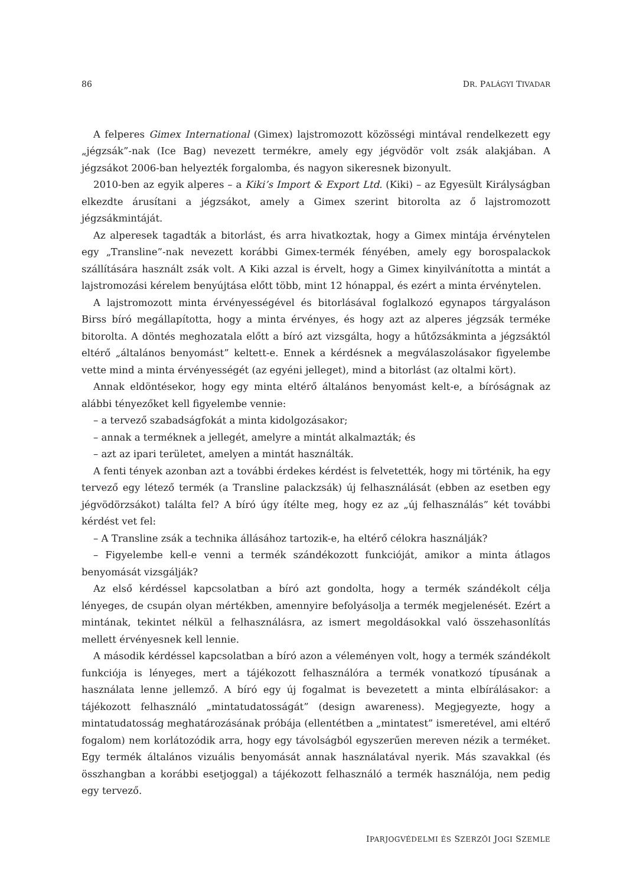86 DR. PALÁGYI TIVADAR
A felperes Gimex International (Gimex) lajstromozott közösségi mintával rendelkezett egy „jégzsák”-nak (Ice Bag) nevezett termékre, amely egy jégvödör volt zsák alakjában. A jégzsákot 2006-ban helyezték forgalomba, és nagyon sikeresnek bizonyult.
2010-ben az egyik alperes – a Kiki’s Import & Export Ltd. (Kiki) – az Egyesült Királyságban elkezdte árusítani a jégzsákot, amely a Gimex szerint bitorolta az ő lajstromozott jégzsákmintáját.
Az alperesek tagadták a bitorlást, és arra hivatkoztak, hogy a Gimex mintája érvénytelen egy „Transline”-nak nevezett korábbi Gimex-termék fényében, amely egy borospalackok szállítására használt zsák volt. A Kiki azzal is érvelt, hogy a Gimex kinyilvánította a mintát a lajstromozási kérelem benyújtása előtt több, mint 12 hónappal, és ezért a minta érvénytelen.
A lajstromozott minta érvényességével és bitorlásával foglalkozó egynapos tárgyaláson Birss bíró megállapította, hogy a minta érvényes, és hogy azt az alperes jégzsák terméke bitorolta. A döntés meghozatala előtt a bíró azt vizsgálta, hogy a hűtőzsákminta a jégzsáktól eltérő „általános benyomást” keltett-e. Ennek a kérdésnek a megválaszolásakor figyelembe vette mind a minta érvényességét (az egyéni jelleget), mind a bitorlást (az oltalmi kört).
Annak eldöntésekor, hogy egy minta eltérő általános benyomást kelt-e, a bíróságnak az alábbi tényezőket kell figyelembe vennie:
– a tervező szabadságfokát a minta kidolgozásakor;
– annak a terméknek a jellegét, amelyre a mintát alkalmazták; és
– azt az ipari területet, amelyen a mintát használták.
A fenti tények azonban azt a további érdekes kérdést is felvetették, hogy mi történik, ha egy tervező egy létező termék (a Transline palackzsák) új felhasználását (ebben az esetben egy jégvödörzsákot) találta fel? A bíró úgy ítélte meg, hogy ez az „új felhasználás” két további kérdést vet fel:
– A Transline zsák a technika állásához tartozik-e, ha eltérő célokra használják?
– Figyelembe kell-e venni a termék szándékozott funkcióját, amikor a minta átlagos benyomását vizsgálják?
Az első kérdéssel kapcsolatban a bíró azt gondolta, hogy a termék szándékolt célja lényeges, de csupán olyan mértékben, amennyire befolyásolja a termék megjelenését. Ezért a mintának, tekintet nélkül a felhasználásra, az ismert megoldásokkal való összehasonlítás mellett érvényesnek kell lennie.
A második kérdéssel kapcsolatban a bíró azon a véleményen volt, hogy a termék szándékolt funkciója is lényeges, mert a tájékozott felhasználóra a termék vonatkozó típusának a használata lenne jellemző. A bíró egy új fogalmat is bevezetett a minta elbírálásakor: a tájékozott felhasználó „mintatudatosságát” (design awareness). Megjegyezte, hogy a mintatudatosság meghatározásának próbája (ellentétben a „mintatest” ismeretével, ami eltérő fogalom) nem korlátozódik arra, hogy egy távolságból egyszerűen mereven nézik a terméket. Egy termék általános vizuális benyomását annak használatával nyerik. Más szavakkal (és összhangban a korábbi esetjoggal) a tájékozott felhasználó a termék használója, nem pedig egy tervező.
IPARJOGVÉDELMI ÉS SZERZŐI JOGI SZEMLE